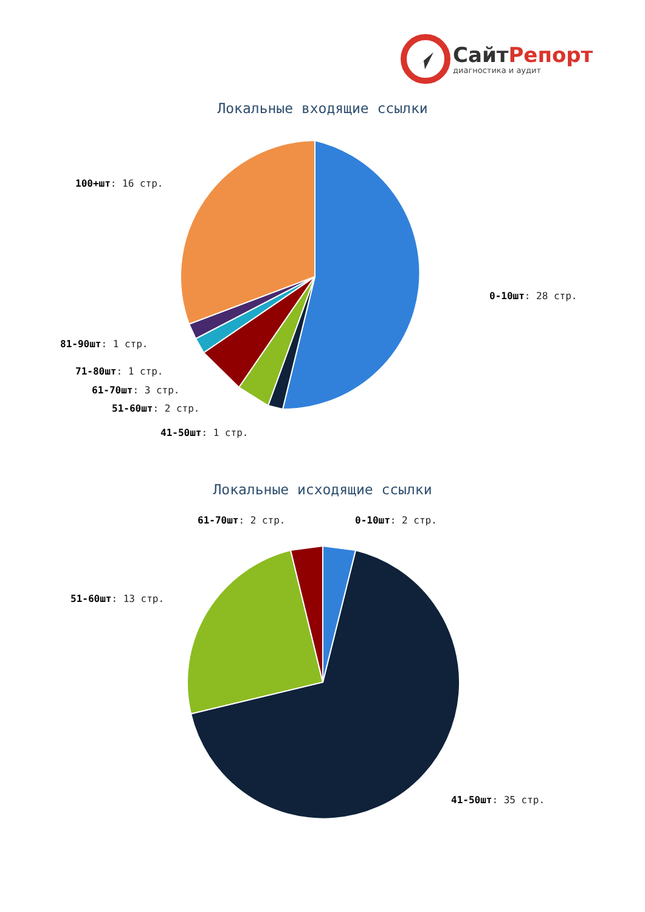СайтРепорт
диагностика и аудит
Локальные входящие ссылки
Локальные исходящие ссылки
100+шт: 16 стр.
0-10шт: 28 стр.
81-90шт: 1 стр.
71-80шт: 1 стр.
61-70шт: 3 стр.
51-60шт: 2 стр.
41-50шт: 1 стр.
61-70шт: 2 стр. 0-10шт: 2 стр.
51-60шт: 13 стр.
41-50шт: 35 стр.